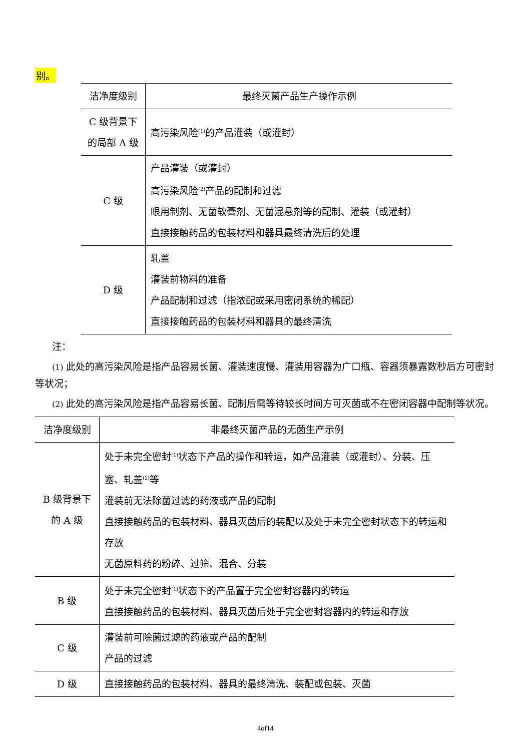别。
| 洁净度级别 | 最终灭菌产品生产操作示例 |
| --- | --- |
| C 级背景下 的局部 A 级 | 高污染风险<sup>(1)</sup>的产品灌装（或灌封） |
| C 级 | 产品灌装（或灌封） 高污染风险<sup>(2)</sup>产品的配制和过滤 眼用制剂、无菌软膏剂、无菌混悬剂等的配制、灌装（或灌封） 直接接触药品的包装材料和器具最终清洗后的处理 |
| D 级 | 轧盖 灌装前物料的准备 产品配制和过滤（指浓配或采用密闭系统的稀配） 直接接触药品的包装材料和器具的最终清洗 |
注：
(1) 此处的高污染风险是指产品容易长菌、灌装速度慢、灌装用容器为广口瓶、容器须暴露数秒后方可密封等状况；
(2) 此处的高污染风险是指产品容易长菌、配制后需等待较长时间方可灭菌或不在密闭容器中配制等状况。
| 洁净度级别 | 非最终灭菌产品的无菌生产示例 |
| --- | --- |
| B 级背景下 的 A 级 | 处于未完全密封<sup>(1)</sup>状态下产品的操作和转运，如产品灌装（或灌封）、分装、压塞、轧盖<sup>(2)</sup>等 灌装前无法除菌过滤的药液或产品的配制 直接接触药品的包装材料、器具灭菌后的装配以及处于未完全密封状态下的转运和存放 无菌原料药的粉碎、过筛、混合、分装 |
| B 级 | 处于未完全密封<sup>(1)</sup>状态下的产品置于完全密封容器内的转运 直接接触药品的包装材料、器具灭菌后处于完全密封容器内的转运和存放 |
| C 级 | 灌装前可除菌过滤的药液或产品的配制 产品的过滤 |
| D 级 | 直接接触药品的包装材料、器具的最终清洗、装配或包装、灭菌 |
4of14